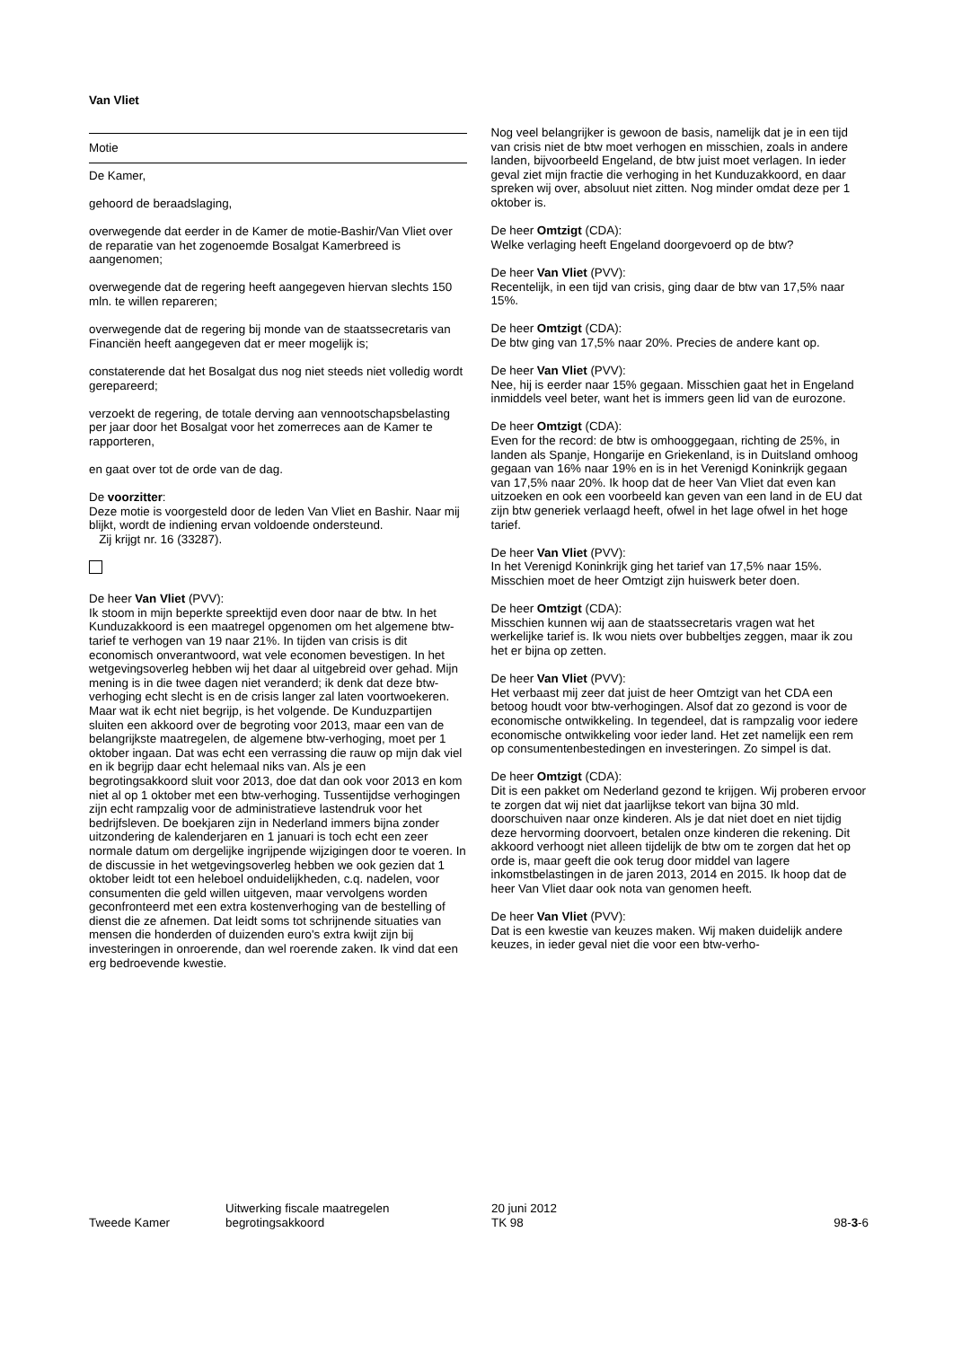Van Vliet
Motie
De Kamer,
gehoord de beraadslaging,
overwegende dat eerder in de Kamer de motie-Bashir/Van Vliet over de reparatie van het zogenoemde Bosalgat Kamerbreed is aangenomen;
overwegende dat de regering heeft aangegeven hiervan slechts 150 mln. te willen repareren;
overwegende dat de regering bij monde van de staatssecretaris van Financiën heeft aangegeven dat er meer mogelijk is;
constaterende dat het Bosalgat dus nog niet steeds niet volledig wordt gerepareerd;
verzoekt de regering, de totale derving aan vennootschapsbelasting per jaar door het Bosalgat voor het zomerreces aan de Kamer te rapporteren,
en gaat over tot de orde van de dag.
De voorzitter:
Deze motie is voorgesteld door de leden Van Vliet en Bashir. Naar mij blijkt, wordt de indiening ervan voldoende ondersteund.
Zij krijgt nr. 16 (33287).
De heer Van Vliet (PVV):
Ik stoom in mijn beperkte spreektijd even door naar de btw. In het Kunduzakkoord is een maatregel opgenomen om het algemene btw-tarief te verhogen van 19 naar 21%. In tijden van crisis is dit economisch onverantwoord, wat vele economen bevestigen. In het wetgevingsoverleg hebben wij het daar al uitgebreid over gehad. Mijn mening is in die twee dagen niet veranderd; ik denk dat deze btw-verhoging echt slecht is en de crisis langer zal laten voortwoekeren. Maar wat ik echt niet begrijp, is het volgende. De Kunduzpartijen sluiten een akkoord over de begroting voor 2013, maar een van de belangrijkste maatregelen, de algemene btw-verhoging, moet per 1 oktober ingaan. Dat was echt een verrassing die rauw op mijn dak viel en ik begrijp daar echt helemaal niks van. Als je een begrotingsakkoord sluit voor 2013, doe dat dan ook voor 2013 en kom niet al op 1 oktober met een btw-verhoging. Tussentijdse verhogingen zijn echt rampzalig voor de administratieve lastendruk voor het bedrijfsleven. De boekjaren zijn in Nederland immers bijna zonder uitzondering de kalenderjaren en 1 januari is toch echt een zeer normale datum om dergelijke ingrijpende wijzigingen door te voeren. In de discussie in het wetgevingsoverleg hebben we ook gezien dat 1 oktober leidt tot een heleboel onduidelijkheden, c.q. nadelen, voor consumenten die geld willen uitgeven, maar vervolgens worden geconfronteerd met een extra kostenverhoging van de bestelling of dienst die ze afnemen. Dat leidt soms tot schrijnende situaties van mensen die honderden of duizenden euro's extra kwijt zijn bij investeringen in onroerende, dan wel roerende zaken. Ik vind dat een erg bedroevende kwestie.
Nog veel belangrijker is gewoon de basis, namelijk dat je in een tijd van crisis niet de btw moet verhogen en misschien, zoals in andere landen, bijvoorbeeld Engeland, de btw juist moet verlagen. In ieder geval ziet mijn fractie die verhoging in het Kunduzakkoord, en daar spreken wij over, absoluut niet zitten. Nog minder omdat deze per 1 oktober is.
De heer Omtzigt (CDA):
Welke verlaging heeft Engeland doorgevoerd op de btw?
De heer Van Vliet (PVV):
Recentelijk, in een tijd van crisis, ging daar de btw van 17,5% naar 15%.
De heer Omtzigt (CDA):
De btw ging van 17,5% naar 20%. Precies de andere kant op.
De heer Van Vliet (PVV):
Nee, hij is eerder naar 15% gegaan. Misschien gaat het in Engeland inmiddels veel beter, want het is immers geen lid van de eurozone.
De heer Omtzigt (CDA):
Even for the record: de btw is omhooggegaan, richting de 25%, in landen als Spanje, Hongarije en Griekenland, is in Duitsland omhoog gegaan van 16% naar 19% en is in het Verenigd Koninkrijk gegaan van 17,5% naar 20%. Ik hoop dat de heer Van Vliet dat even kan uitzoeken en ook een voorbeeld kan geven van een land in de EU dat zijn btw generiek verlaagd heeft, ofwel in het lage ofwel in het hoge tarief.
De heer Van Vliet (PVV):
In het Verenigd Koninkrijk ging het tarief van 17,5% naar 15%. Misschien moet de heer Omtzigt zijn huiswerk beter doen.
De heer Omtzigt (CDA):
Misschien kunnen wij aan de staatssecretaris vragen wat het werkelijke tarief is. Ik wou niets over bubbeltjes zeggen, maar ik zou het er bijna op zetten.
De heer Van Vliet (PVV):
Het verbaast mij zeer dat juist de heer Omtzigt van het CDA een betoog houdt voor btw-verhogingen. Alsof dat zo gezond is voor de economische ontwikkeling. In tegendeel, dat is rampzalig voor iedere economische ontwikkeling voor ieder land. Het zet namelijk een rem op consumentenbestedingen en investeringen. Zo simpel is dat.
De heer Omtzigt (CDA):
Dit is een pakket om Nederland gezond te krijgen. Wij proberen ervoor te zorgen dat wij niet dat jaarlijkse tekort van bijna 30 mld. doorschuiven naar onze kinderen. Als je dat niet doet en niet tijdig deze hervorming doorvoert, betalen onze kinderen die rekening. Dit akkoord verhoogt niet alleen tijdelijk de btw om te zorgen dat het op orde is, maar geeft die ook terug door middel van lagere inkomstbelastingen in de jaren 2013, 2014 en 2015. Ik hoop dat de heer Van Vliet daar ook nota van genomen heeft.
De heer Van Vliet (PVV):
Dat is een kwestie van keuzes maken. Wij maken duidelijk andere keuzes, in ieder geval niet die voor een btw-verho-
Tweede Kamer
Uitwerking fiscale maatregelen
begrotingsakkoord
20 juni 2012
TK 98
98-3-6